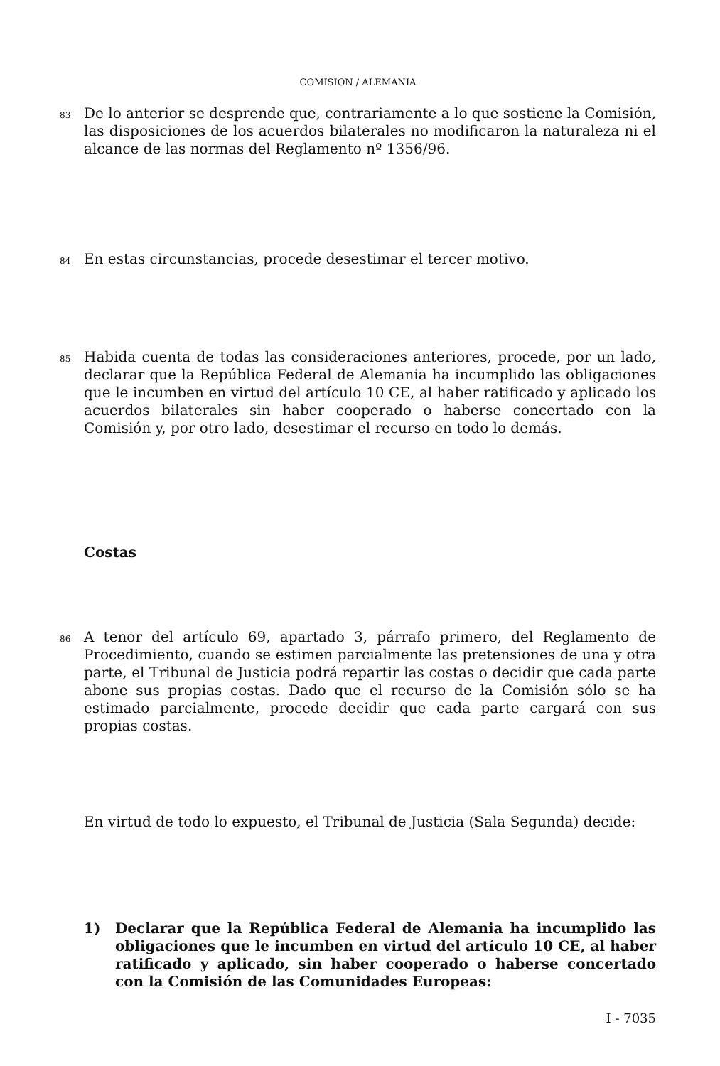COMISION / ALEMANIA
83 De lo anterior se desprende que, contrariamente a lo que sostiene la Comisión, las disposiciones de los acuerdos bilaterales no modificaron la naturaleza ni el alcance de las normas del Reglamento nº 1356/96.
84 En estas circunstancias, procede desestimar el tercer motivo.
85 Habida cuenta de todas las consideraciones anteriores, procede, por un lado, declarar que la República Federal de Alemania ha incumplido las obligaciones que le incumben en virtud del artículo 10 CE, al haber ratificado y aplicado los acuerdos bilaterales sin haber cooperado o haberse concertado con la Comisión y, por otro lado, desestimar el recurso en todo lo demás.
Costas
86 A tenor del artículo 69, apartado 3, párrafo primero, del Reglamento de Procedimiento, cuando se estimen parcialmente las pretensiones de una y otra parte, el Tribunal de Justicia podrá repartir las costas o decidir que cada parte abone sus propias costas. Dado que el recurso de la Comisión sólo se ha estimado parcialmente, procede decidir que cada parte cargará con sus propias costas.
En virtud de todo lo expuesto, el Tribunal de Justicia (Sala Segunda) decide:
1) Declarar que la República Federal de Alemania ha incumplido las obligaciones que le incumben en virtud del artículo 10 CE, al haber ratificado y aplicado, sin haber cooperado o haberse concertado con la Comisión de las Comunidades Europeas:
I - 7035